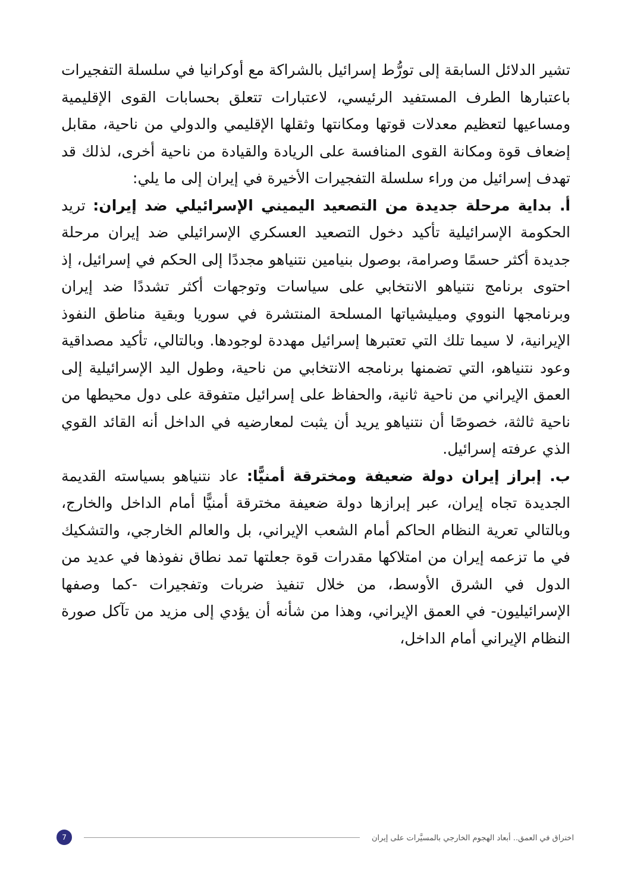تشير الدلائل السابقة إلى تورُّط إسرائيل بالشراكة مع أوكرانيا في سلسلة التفجيرات باعتبارها الطرف المستفيد الرئيسي، لاعتبارات تتعلق بحسابات القوى الإقليمية ومساعيها لتعظيم معدلات قوتها ومكانتها وثقلها الإقليمي والدولي من ناحية، مقابل إضعاف قوة ومكانة القوى المنافسة على الريادة والقيادة من ناحية أخرى، لذلك قد تهدف إسرائيل من وراء سلسلة التفجيرات الأخيرة في إيران إلى ما يلي:
أ. بداية مرحلة جديدة من التصعيد اليميني الإسرائيلي ضد إيران: تريد الحكومة الإسرائيلية تأكيد دخول التصعيد العسكري الإسرائيلي ضد إيران مرحلة جديدة أكثر حسمًا وصرامة، بوصول بنيامين نتنياهو مجددًا إلى الحكم في إسرائيل، إذ احتوى برنامج نتنياهو الانتخابي على سياسات وتوجهات أكثر تشددًا ضد إيران وبرنامجها النووي وميليشياتها المسلحة المنتشرة في سوريا وبقية مناطق النفوذ الإيرانية، لا سيما تلك التي تعتبرها إسرائيل مهددة لوجودها. وبالتالي، تأكيد مصداقية وعود نتنياهو، التي تضمنها برنامجه الانتخابي من ناحية، وطول اليد الإسرائيلية إلى العمق الإيراني من ناحية ثانية، والحفاظ على إسرائيل متفوقة على دول محيطها من ناحية ثالثة، خصوصًا أن نتنياهو يريد أن يثبت لمعارضيه في الداخل أنه القائد القوي الذي عرفته إسرائيل.
ب. إبراز إيران دولة ضعيفة ومخترقة أمنيًّا: عاد نتنياهو بسياسته القديمة الجديدة تجاه إيران، عبر إبرازها دولة ضعيفة مخترقة أمنيًّا أمام الداخل والخارج، وبالتالي تعرية النظام الحاكم أمام الشعب الإيراني، بل والعالم الخارجي، والتشكيك في ما تزعمه إيران من امتلاكها مقدرات قوة جعلتها تمد نطاق نفوذها في عديد من الدول في الشرق الأوسط، من خلال تنفيذ ضربات وتفجيرات -كما وصفها الإسرائيليون- في العمق الإيراني، وهذا من شأنه أن يؤدي إلى مزيد من تآكل صورة النظام الإيراني أمام الداخل،
اختراق في العمق.. أبعاد الهجوم الخارجي بالمسيَّرات على إيران
7